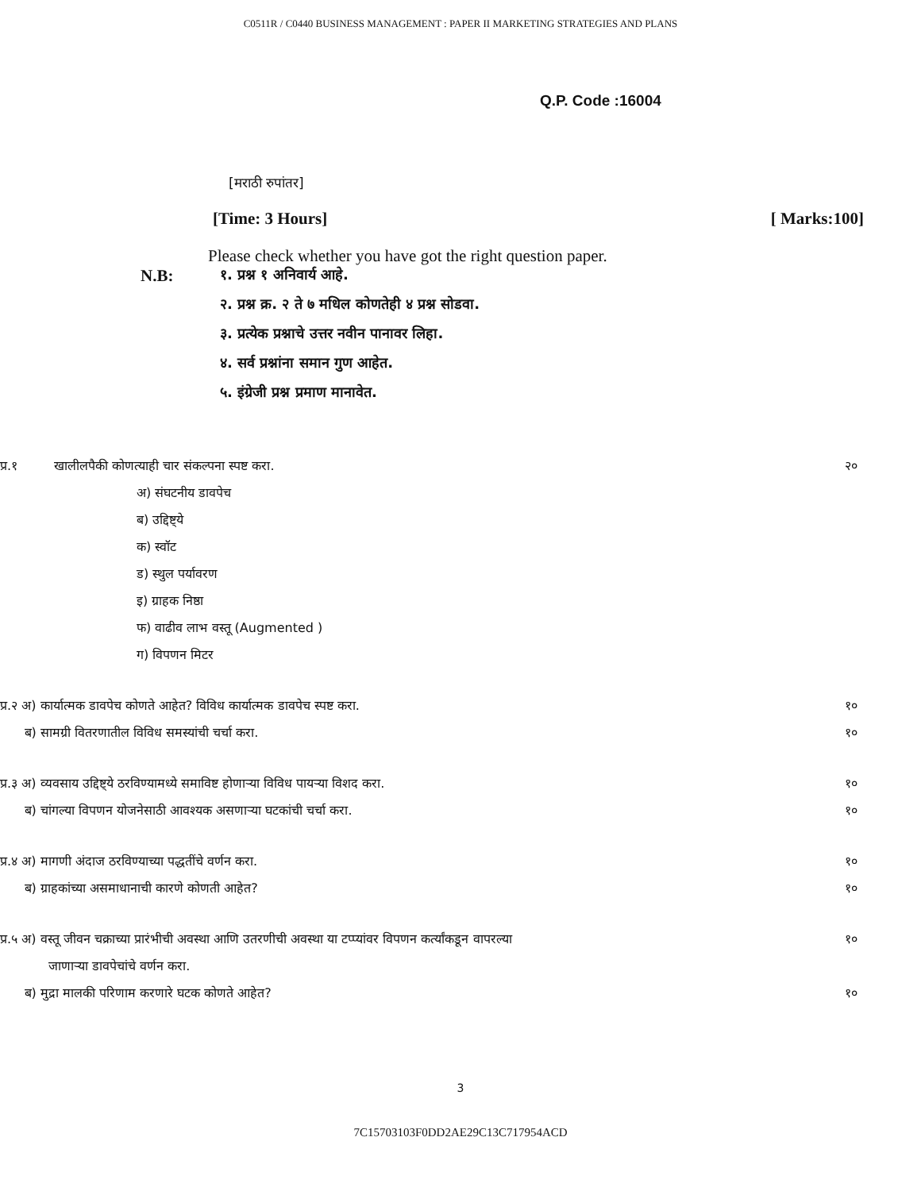C0511R / C0440 BUSINESS MANAGEMENT : PAPER II MARKETING STRATEGIES AND PLANS
Q.P. Code :16004
[मराठी रुपांतर]
[Time: 3 Hours] [ Marks:100]
Please check whether you have got the right question paper.
N.B:
१. प्रश्न १ अनिवार्य आहे.
२. प्रश्न क्र. २ ते ७ मधिल कोणतेही ४ प्रश्न सोडवा.
३. प्रत्येक प्रश्नाचे उत्तर नवीन पानावर लिहा.
४. सर्व प्रश्नांना समान गुण आहेत.
५. इंग्रेजी प्रश्न प्रमाण मानावेत.
प्र.१ खालीलपैकी कोणत्याही चार संकल्पना स्पष्ट करा. २०
अ) संघटनीय डावपेच
ब) उद्दिष्ट्ये
क) स्वॉट
ड) स्थुल पर्यावरण
इ) ग्राहक निष्ठा
फ) वाढीव लाभ वस्तू (Augmented )
ग) विपणन मिटर
प्र.२ अ) कार्यात्मक डावपेच कोणते आहेत? विविध कार्यात्मक डावपेच स्पष्ट करा. १०
ब) सामग्री वितरणातील विविध समस्यांची चर्चा करा. १०
प्र.३ अ) व्यवसाय उद्दिष्ट्ये ठरविण्यामध्ये समाविष्ट होणाऱ्या विविध पायऱ्या विशद करा. १०
ब) चांगल्या विपणन योजनेसाठी आवश्यक असणाऱ्या घटकांची चर्चा करा. १०
प्र.४ अ) मागणी अंदाज ठरविण्याच्या पद्धतींचे वर्णन करा. १०
ब) ग्राहकांच्या असमाधानाची कारणे कोणती आहेत? १०
प्र.५ अ) वस्तू जीवन चक्राच्या प्रारंभीची अवस्था आणि उतरणीची अवस्था या टप्प्यांवर विपणन कर्त्यांकडून वापरल्या
जाणाऱ्या डावपेचांचे वर्णन करा. १०
ब) मुद्रा मालकी परिणाम करणारे घटक कोणते आहेत? १०
3
7C15703103F0DD2AE29C13C717954ACD